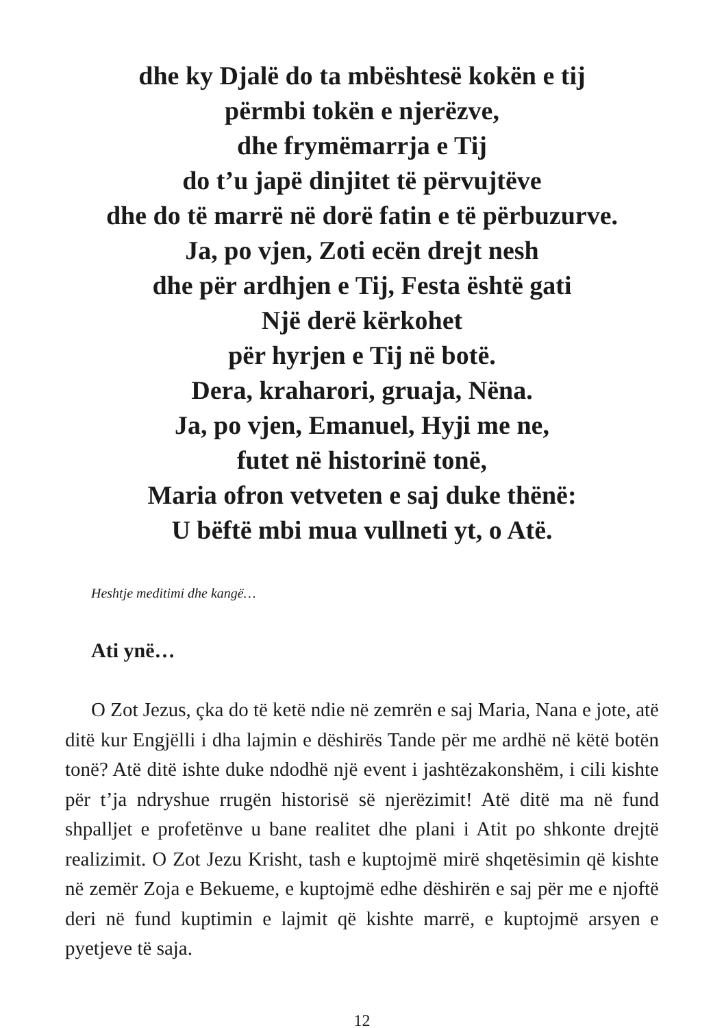dhe ky Djalë do ta mbështesë kokën e tij
përmbi tokën e njerëzve,
dhe frymëmarrja e Tij
do t’u japë dinjitet të përvujtëve
dhe do të marrë në dorë fatin e të përbuzurve.
Ja, po vjen, Zoti ecën drejt nesh
dhe për ardhjen e Tij, Festa është gati
Një derë kërkohet
për hyrjen e Tij në botë.
Dera, kraharori, gruaja, Nëna.
Ja, po vjen, Emanuel, Hyji me ne,
futet në historinë tonë,
Maria ofron vetveten e saj duke thënë:
U bëftë mbi mua vullneti yt, o Atë.
Heshtje meditimi dhe kangë…
Ati ynë…
O Zot Jezus, çka do të ketë ndie në zemrën e saj Maria, Nana e jote, atë ditë kur Engjëlli i dha lajmin e dëshirës Tande për me ardhë në këtë botën tonë? Atë ditë ishte duke ndodhë një event i jashtëzakonshëm, i cili kishte për t’ja ndryshue rrugën historisë së njerëzimit! Atë ditë ma në fund shpalljet e profetënve u bane realitet dhe plani i Atit po shkonte drejtë realizimit. O Zot Jezu Krisht, tash e kuptojmë mirë shqetësimin që kishte në zemër Zoja e Bekueme, e kuptojmë edhe dëshirën e saj për me e njoftë deri në fund kuptimin e lajmit që kishte marrë, e kuptojmë arsyen e pyetjeve të saja.
12